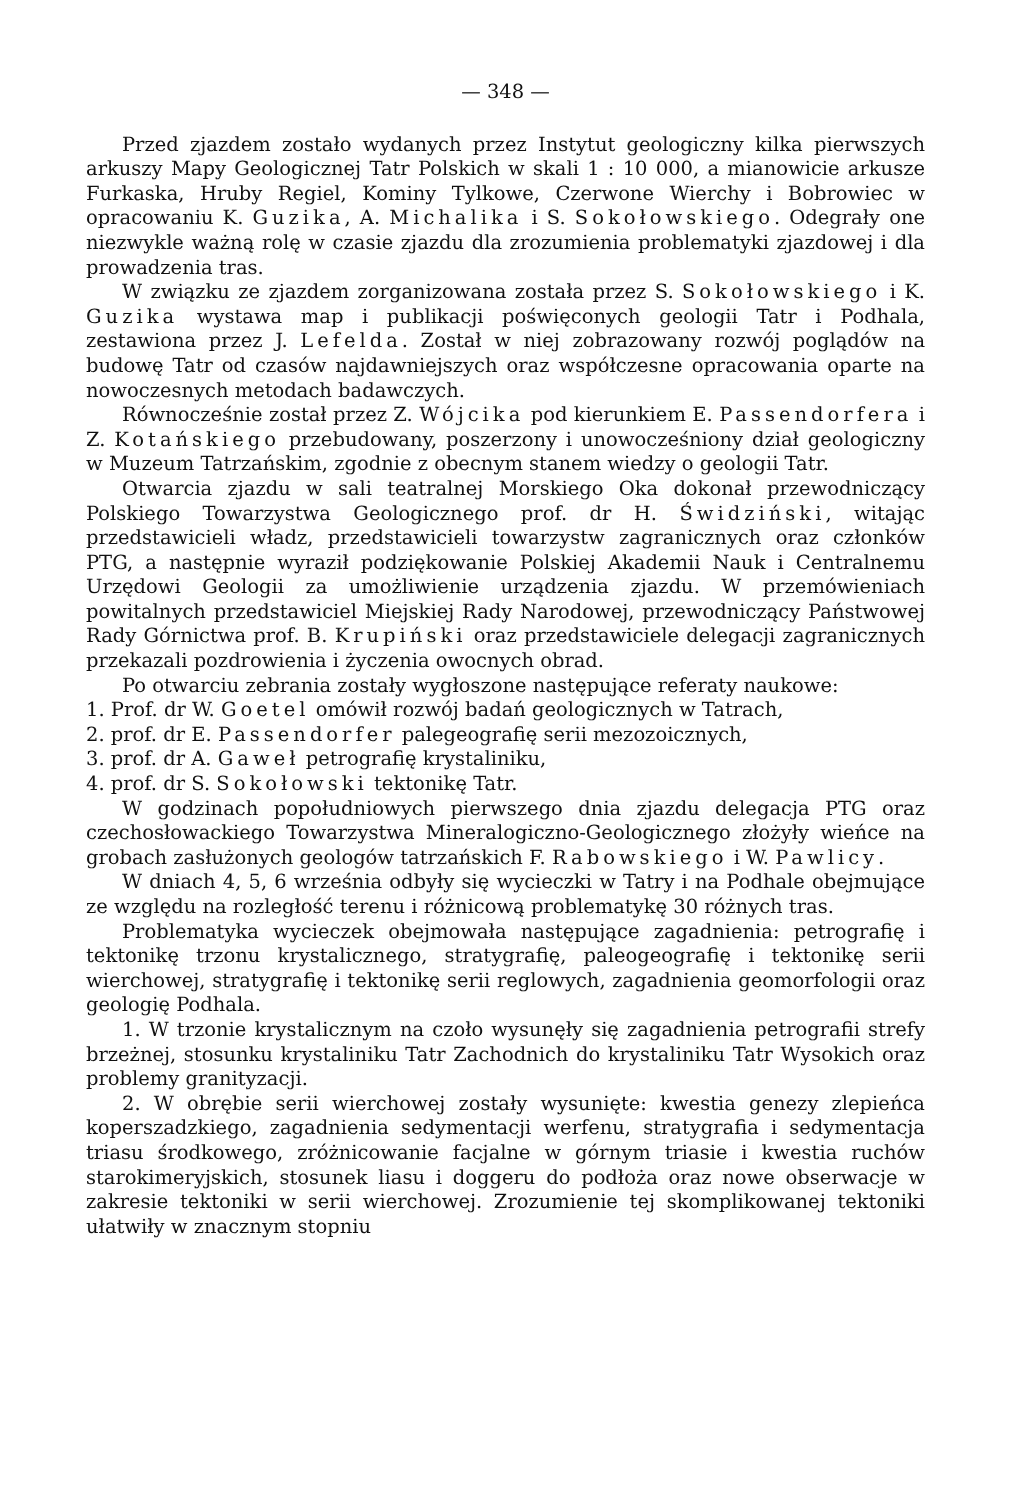— 348 —
Przed zjazdem zostało wydanych przez Instytut geologiczny kilka pierwszych arkuszy Mapy Geologicznej Tatr Polskich w skali 1 : 10 000, a mianowicie arkusze Furkaska, Hruby Regiel, Kominy Tylkowe, Czerwone Wierchy i Bobrowiec w opracowaniu K. Guzika, A. Michalika i S. Sokołowskiego. Odegrały one niezwykle ważną rolę w czasie zjazdu dla zrozumienia problematyki zjazdowej i dla prowadzenia tras.
W związku ze zjazdem zorganizowana została przez S. Sokołowskiego i K. Guzika wystawa map i publikacji poświęconych geologii Tatr i Podhala, zestawiona przez J. Lefelda. Został w niej zobrazowany rozwój poglądów na budowę Tatr od czasów najdawniejszych oraz współczesne opracowania oparte na nowoczesnych metodach badawczych.
Równocześnie został przez Z. Wójcika pod kierunkiem E. Passendorfera i Z. Kotańskiego przebudowany, poszerzony i unowocześniony dział geologiczny w Muzeum Tatrzańskim, zgodnie z obecnym stanem wiedzy o geologii Tatr.
Otwarcia zjazdu w sali teatralnej Morskiego Oka dokonał przewodniczący Polskiego Towarzystwa Geologicznego prof. dr H. Świdziński, witając przedstawicieli władz, przedstawicieli towarzystw zagranicznych oraz członków PTG, a następnie wyraził podziękowanie Polskiej Akademii Nauk i Centralnemu Urzędowi Geologii za umożliwienie urządzenia zjazdu. W przemówieniach powitalnych przedstawiciel Miejskiej Rady Narodowej, przewodniczący Państwowej Rady Górnictwa prof. B. Krupiński oraz przedstawiciele delegacji zagranicznych przekazali pozdrowienia i życzenia owocnych obrad.
Po otwarciu zebrania zostały wygłoszone następujące referaty naukowe:
1. Prof. dr W. Goetel omówił rozwój badań geologicznych w Tatrach,
2. prof. dr E. Passendorfer palegeografię serii mezozoicznych,
3. prof. dr A. Gaweł petrografię krystaliniku,
4. prof. dr S. Sokołowski tektonikę Tatr.
W godzinach popołudniowych pierwszego dnia zjazdu delegacja PTG oraz czechosłowackiego Towarzystwa Mineralogiczno-Geologicznego złożyły wieńce na grobach zasłużonych geologów tatrzańskich F. Rabowskiego i W. Pawlicy.
W dniach 4, 5, 6 września odbyły się wycieczki w Tatry i na Podhale obejmujące ze względu na rozległość terenu i różnicową problematykę 30 różnych tras.
Problematyka wycieczek obejmowała następujące zagadnienia: petrografię i tektonikę trzonu krystalicznego, stratygrafię, paleogeografię i tektonikę serii wierchowej, stratygrafię i tektonikę serii reglowych, zagadnienia geomorfologii oraz geologię Podhala.
1. W trzonie krystalicznym na czoło wysunęły się zagadnienia petrografii strefy brzeżnej, stosunku krystaliniku Tatr Zachodnich do krystaliniku Tatr Wysokich oraz problemy granityzacji.
2. W obrębie serii wierchowej zostały wysunięte: kwestia genezy zlepieńca koperszadzkiego, zagadnienia sedymentacji werfenu, stratygrafia i sedymentacja triasu środkowego, zróżnicowanie facjalne w górnym triasie i kwestia ruchów starokimeryjskich, stosunek liasu i doggeru do podłoża oraz nowe obserwacje w zakresie tektoniki w serii wierchowej. Zrozumienie tej skomplikowanej tektoniki ułatwiły w znacznym stopniu